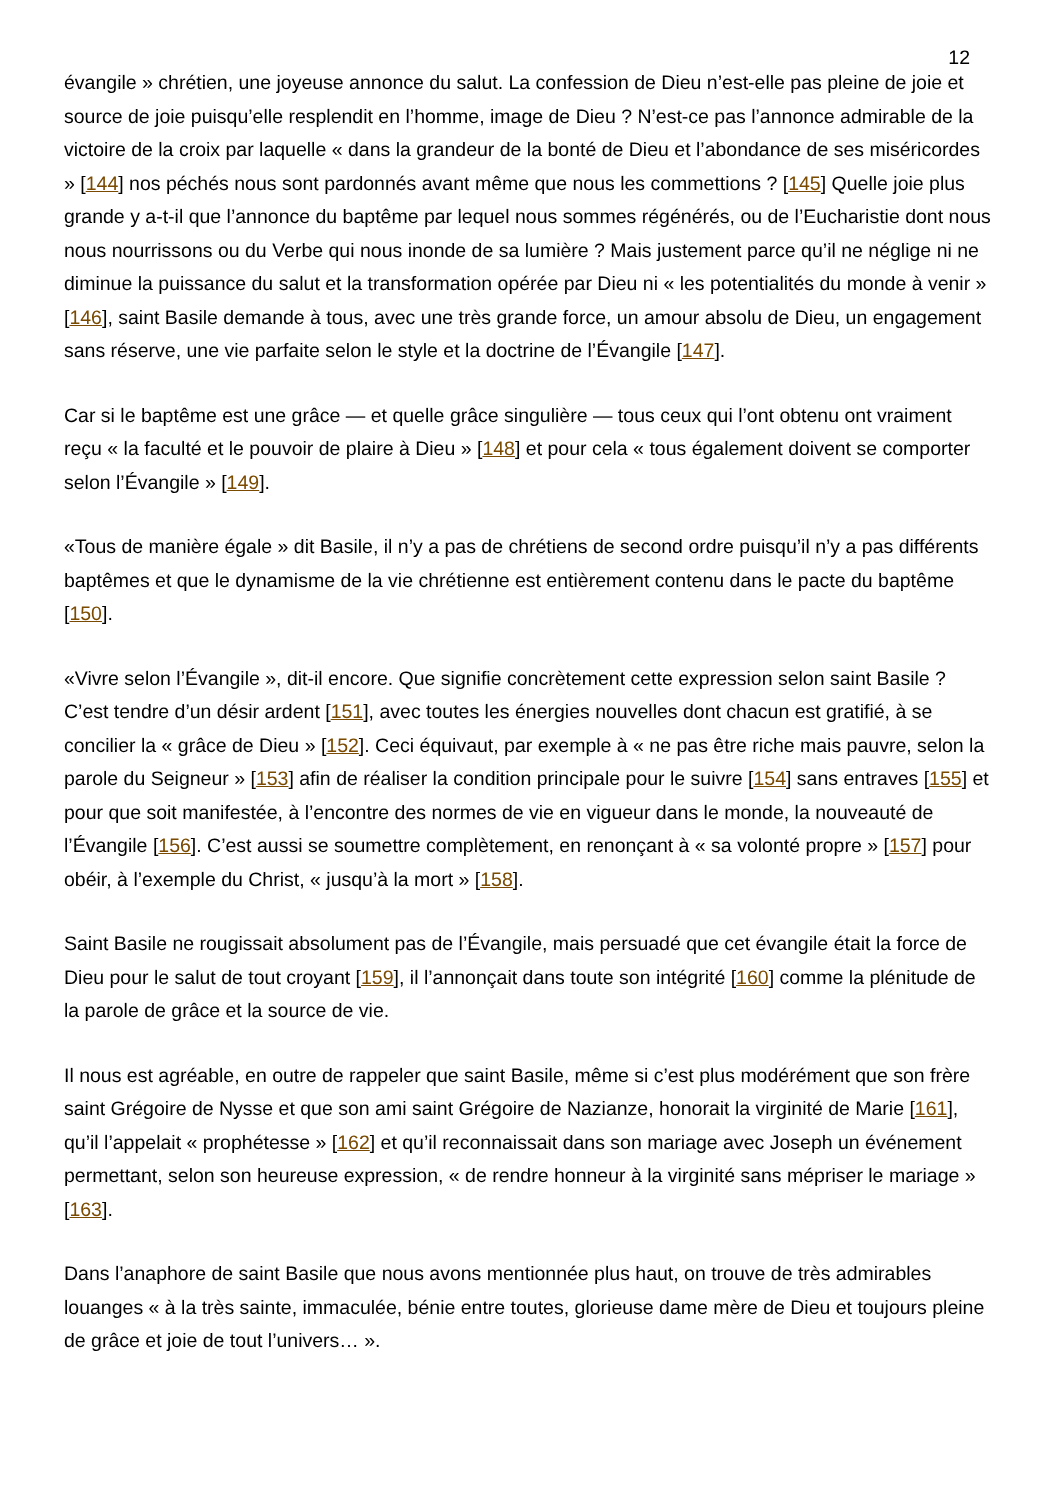12
évangile » chrétien, une joyeuse annonce du salut. La confession de Dieu n’est-elle pas pleine de joie et source de joie puisqu’elle resplendit en l’homme, image de Dieu ? N’est-ce pas l’annonce admirable de la victoire de la croix par laquelle « dans la grandeur de la bonté de Dieu et l’abondance de ses miséricordes » [144] nos péchés nous sont pardonnés avant même que nous les commettions ? [145] Quelle joie plus grande y a-t-il que l’annonce du baptême par lequel nous sommes régénérés, ou de l’Eucharistie dont nous nous nourrissons ou du Verbe qui nous inonde de sa lumière ? Mais justement parce qu’il ne néglige ni ne diminue la puissance du salut et la transformation opérée par Dieu ni « les potentialités du monde à venir » [146], saint Basile demande à tous, avec une très grande force, un amour absolu de Dieu, un engagement sans réserve, une vie parfaite selon le style et la doctrine de l’Évangile [147].
Car si le baptême est une grâce — et quelle grâce singulière — tous ceux qui l’ont obtenu ont vraiment reçu « la faculté et le pouvoir de plaire à Dieu » [148] et pour cela « tous également doivent se comporter selon l’Évangile » [149].
«Tous de manière égale » dit Basile, il n’y a pas de chrétiens de second ordre puisqu’il n’y a pas différents baptêmes et que le dynamisme de la vie chrétienne est entièrement contenu dans le pacte du baptême [150].
«Vivre selon l’Évangile », dit-il encore. Que signifie concrètement cette expression selon saint Basile ? C’est tendre d’un désir ardent [151], avec toutes les énergies nouvelles dont chacun est gratifié, à se concilier la « grâce de Dieu » [152]. Ceci équivaut, par exemple à « ne pas être riche mais pauvre, selon la parole du Seigneur » [153] afin de réaliser la condition principale pour le suivre [154] sans entraves [155] et pour que soit manifestée, à l’encontre des normes de vie en vigueur dans le monde, la nouveauté de l’Évangile [156]. C’est aussi se soumettre complètement, en renonçant à « sa volonté propre » [157] pour obéir, à l’exemple du Christ, « jusqu’à la mort » [158].
Saint Basile ne rougissait absolument pas de l’Évangile, mais persuadé que cet évangile était la force de Dieu pour le salut de tout croyant [159], il l’annonçait dans toute son intégrité [160] comme la plénitude de la parole de grâce et la source de vie.
Il nous est agréable, en outre de rappeler que saint Basile, même si c’est plus modérément que son frère saint Grégoire de Nysse et que son ami saint Grégoire de Nazianze, honorait la virginité de Marie [161], qu’il l’appelait « prophétesse » [162] et qu’il reconnaissait dans son mariage avec Joseph un événement permettant, selon son heureuse expression, « de rendre honneur à la virginité sans mépriser le mariage » [163].
Dans l’anaphore de saint Basile que nous avons mentionnée plus haut, on trouve de très admirables louanges « à la très sainte, immaculée, bénie entre toutes, glorieuse dame mère de Dieu et toujours pleine de grâce et joie de tout l’univers… ».